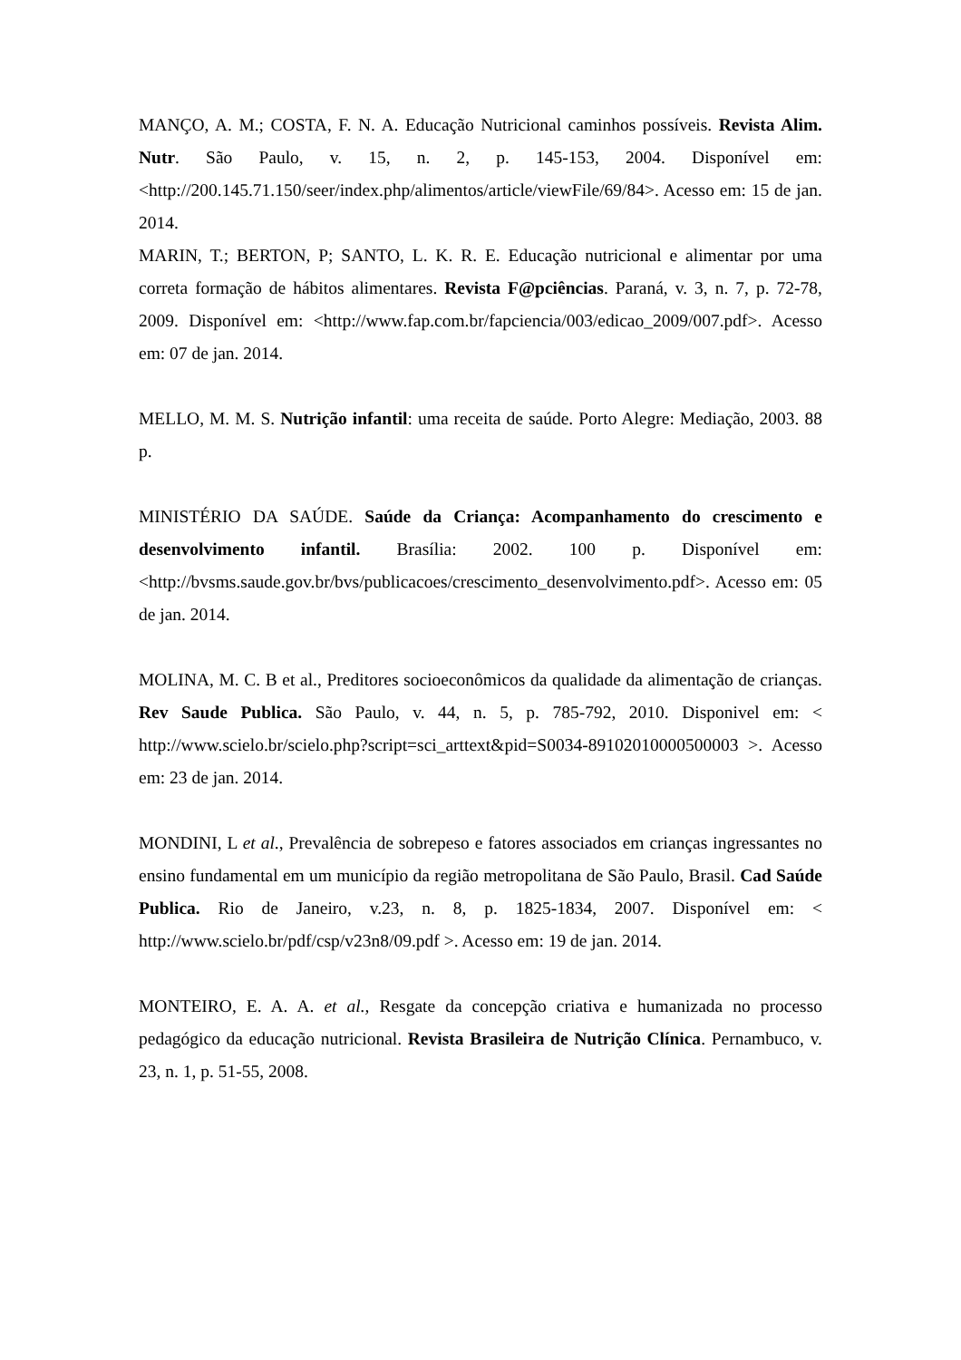MANÇO, A. M.; COSTA, F. N. A. Educação Nutricional caminhos possíveis. Revista Alim. Nutr. São Paulo, v. 15, n. 2, p. 145-153, 2004. Disponível em: <http://200.145.71.150/seer/index.php/alimentos/article/viewFile/69/84>. Acesso em: 15 de jan. 2014.
MARIN, T.; BERTON, P; SANTO, L. K. R. E. Educação nutricional e alimentar por uma correta formação de hábitos alimentares. Revista F@pciências. Paraná, v. 3, n. 7, p. 72-78, 2009. Disponível em: <http://www.fap.com.br/fapciencia/003/edicao_2009/007.pdf>. Acesso em: 07 de jan. 2014.
MELLO, M. M. S. Nutrição infantil: uma receita de saúde. Porto Alegre: Mediação, 2003. 88 p.
MINISTÉRIO DA SAÚDE. Saúde da Criança: Acompanhamento do crescimento e desenvolvimento infantil. Brasília: 2002. 100 p. Disponível em: <http://bvsms.saude.gov.br/bvs/publicacoes/crescimento_desenvolvimento.pdf>. Acesso em: 05 de jan. 2014.
MOLINA, M. C. B et al., Preditores socioeconômicos da qualidade da alimentação de crianças. Rev Saude Publica. São Paulo, v. 44, n. 5, p. 785-792, 2010. Disponivel em: < http://www.scielo.br/scielo.php?script=sci_arttext&pid=S0034-89102010000500003 >. Acesso em: 23 de jan. 2014.
MONDINI, L et al., Prevalência de sobrepeso e fatores associados em crianças ingressantes no ensino fundamental em um município da região metropolitana de São Paulo, Brasil. Cad Saúde Publica. Rio de Janeiro, v.23, n. 8, p. 1825-1834, 2007. Disponível em: < http://www.scielo.br/pdf/csp/v23n8/09.pdf >. Acesso em: 19 de jan. 2014.
MONTEIRO, E. A. A. et al., Resgate da concepção criativa e humanizada no processo pedagógico da educação nutricional. Revista Brasileira de Nutrição Clínica. Pernambuco, v. 23, n. 1, p. 51-55, 2008.